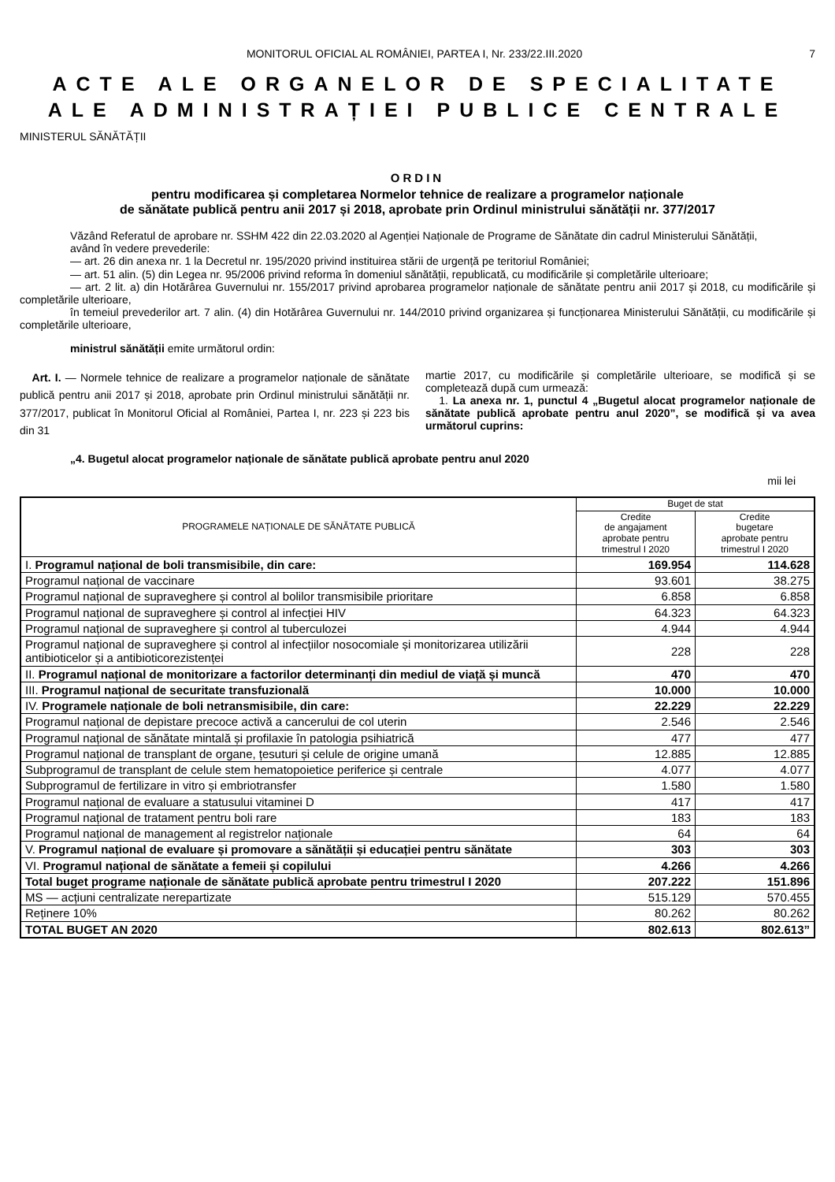MONITORUL OFICIAL AL ROMÂNIEI, PARTEA I, Nr. 233/22.III.2020 7
ACTE ALE ORGANELOR DE SPECIALITATE ALE ADMINISTRAȚIEI PUBLICE CENTRALE
MINISTERUL SĂNĂTĂȚII
ORDIN
pentru modificarea și completarea Normelor tehnice de realizare a programelor naționale
de sănătate publică pentru anii 2017 și 2018, aprobate prin Ordinul ministrului sănătății nr. 377/2017
Văzând Referatul de aprobare nr. SSHM 422 din 22.03.2020 al Agenției Naționale de Programe de Sănătate din cadrul Ministerului Sănătății,
având în vedere prevederile:
— art. 26 din anexa nr. 1 la Decretul nr. 195/2020 privind instituirea stării de urgență pe teritoriul României;
— art. 51 alin. (5) din Legea nr. 95/2006 privind reforma în domeniul sănătății, republicată, cu modificările și completările ulterioare;
— art. 2 lit. a) din Hotărârea Guvernului nr. 155/2017 privind aprobarea programelor naționale de sănătate pentru anii 2017 și 2018, cu modificările și completările ulterioare,
în temeiul prevederilor art. 7 alin. (4) din Hotărârea Guvernului nr. 144/2010 privind organizarea și funcționarea Ministerului Sănătății, cu modificările și completările ulterioare,
ministrul sănătății emite următorul ordin:
Art. I. — Normele tehnice de realizare a programelor naționale de sănătate publică pentru anii 2017 și 2018, aprobate prin Ordinul ministrului sănătății nr. 377/2017, publicat în Monitorul Oficial al României, Partea I, nr. 223 și 223 bis din 31
martie 2017, cu modificările și completările ulterioare, se modifică și se completează după cum urmează:
1. La anexa nr. 1, punctul 4 „Bugetul alocat programelor naționale de sănătate publică aprobate pentru anul 2020”, se modifică și va avea următorul cuprins:
„4. Bugetul alocat programelor naționale de sănătate publică aprobate pentru anul 2020
mii lei
| PROGRAMELE NAȚIONALE DE SĂNĂTATE PUBLICĂ | Buget de stat | |
| --- | --- | --- |
| | Credite de angajament aprobate pentru trimestrul I 2020 | Credite bugetare aprobate pentru trimestrul I 2020 |
| I. Programul național de boli transmisibile, din care: | 169.954 | 114.628 |
| Programul național de vaccinare | 93.601 | 38.275 |
| Programul național de supraveghere și control al bolilor transmisibile prioritare | 6.858 | 6.858 |
| Programul național de supraveghere și control al infecției HIV | 64.323 | 64.323 |
| Programul național de supraveghere și control al tuberculozei | 4.944 | 4.944 |
| Programul național de supraveghere și control al infecțiilor nosocomiale și monitorizarea utilizării antibioticelor și a antibioticorezistenței | 228 | 228 |
| II. Programul național de monitorizare a factorilor determinanți din mediul de viață și muncă | 470 | 470 |
| III. Programul național de securitate transfuzională | 10.000 | 10.000 |
| IV. Programele naționale de boli netransmisibile, din care: | 22.229 | 22.229 |
| Programul național de depistare precoce activă a cancerului de col uterin | 2.546 | 2.546 |
| Programul național de sănătate mintală și profilaxie în patologia psihiatrică | 477 | 477 |
| Programul național de transplant de organe, țesuturi și celule de origine umană | 12.885 | 12.885 |
| Subprogramul de transplant de celule stem hematopoietice periferice și centrale | 4.077 | 4.077 |
| Subprogramul de fertilizare in vitro și embriotransfer | 1.580 | 1.580 |
| Programul național de evaluare a statusului vitaminei D | 417 | 417 |
| Programul național de tratament pentru boli rare | 183 | 183 |
| Programul național de management al registrelor naționale | 64 | 64 |
| V. Programul național de evaluare și promovare a sănătății și educației pentru sănătate | 303 | 303 |
| VI. Programul național de sănătate a femeii și copilului | 4.266 | 4.266 |
| Total buget programe naționale de sănătate publică aprobate pentru trimestrul I 2020 | 207.222 | 151.896 |
| MS — acțiuni centralizate nerepartizate | 515.129 | 570.455 |
| Reținere 10% | 80.262 | 80.262 |
| TOTAL BUGET AN 2020 | 802.613 | 802.613” |